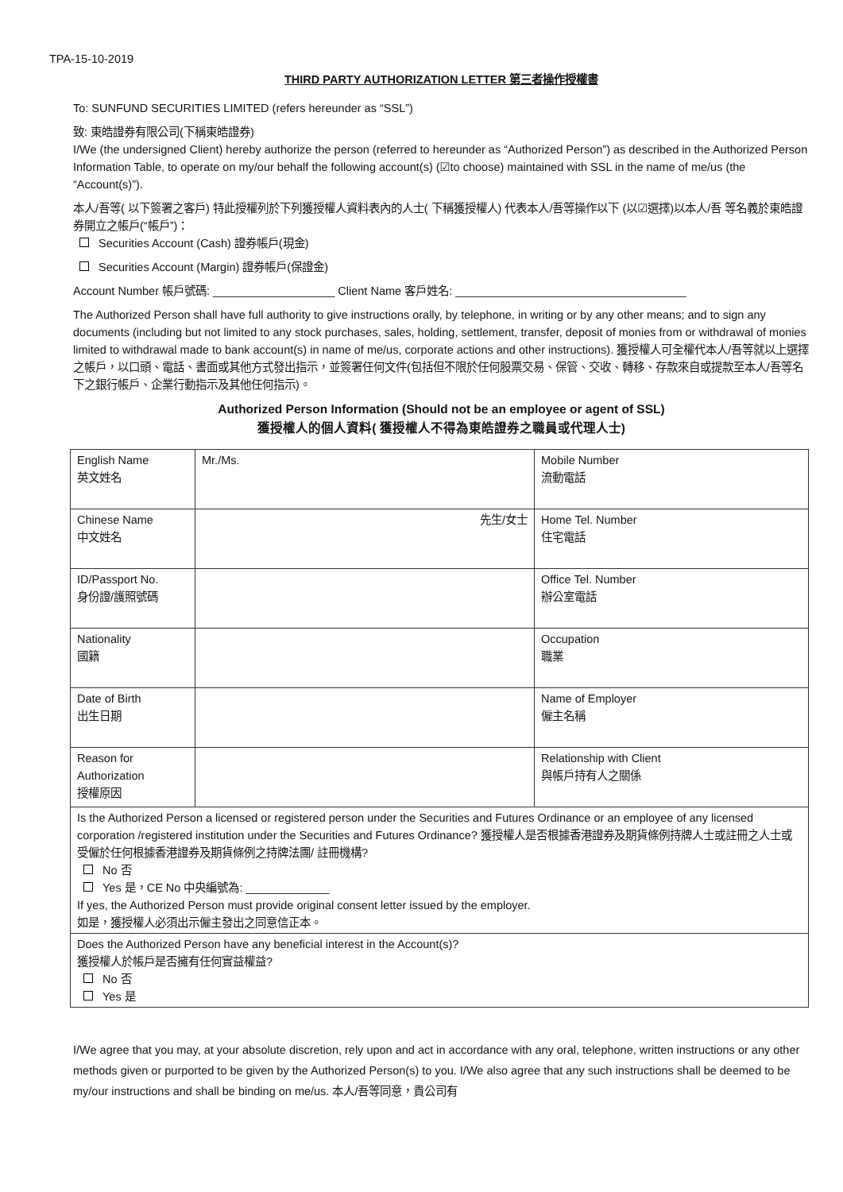TPA-15-10-2019
THIRD PARTY AUTHORIZATION LETTER 第三者操作授權書
To: SUNFUND SECURITIES LIMITED (refers hereunder as “SSL”)
致: 東皓證券有限公司(下稱東皓證券)
I/We (the undersigned Client) hereby authorize the person (referred to hereunder as “Authorized Person”) as described in the Authorized Person Information Table, to operate on my/our behalf the following account(s) (☑to choose) maintained with SSL in the name of me/us (the “Account(s)”).
本人/吾等( 以下簽署之客戶) 特此授權列於下列獲授權人資料表內的人士( 下稱獲授權人) 代表本人/吾等操作以下 (以☑選擇)以本人/吾 等名義於東皓證券開立之帳戶(“帳戶”)：
Securities Account (Cash) 證券帳戶(現金)
Securities Account (Margin) 證券帳戶(保證金)
Account Number 帳戶號碼: ___________________ Client Name 客戶姓名: ____________________________________
The Authorized Person shall have full authority to give instructions orally, by telephone, in writing or by any other means; and to sign any documents (including but not limited to any stock purchases, sales, holding, settlement, transfer, deposit of monies from or withdrawal of monies limited to withdrawal made to bank account(s) in name of me/us, corporate actions and other instructions). 獲授權人可全權代本人/吾等就以上選擇之帳戶，以口頭、電話、書面或其他方式發出指示，並簽署任何文件(包括但不限於任何股票交易、保管、交收、轉移、存款來自或提款至本人/吾等名下之銀行帳戶、企業行動指示及其他任何指示)。
Authorized Person Information (Should not be an employee or agent of SSL)
獲授權人的個人資料( 獲授權人不得為東皓證券之職員或代理人士)
| English Name 英文姓名 | Mr./Ms. | Mobile Number 流動電話 |
| Chinese Name 中文姓名 | 先生/女士 | Home Tel. Number 住宅電話 |
| ID/Passport No. 身份證/護照號碼 | | Office Tel. Number 辦公室電話 |
| Nationality 國籍 | | Occupation 職業 |
| Date of Birth 出生日期 | | Name of Employer 僱主名稱 |
| Reason for Authorization 授權原因 | | Relationship with Client 與帳戶持有人之關係 |
| Is the Authorized Person a licensed or registered person under the Securities and Futures Ordinance or an employee of any licensed corporation /registered institution under the Securities and Futures Ordinance? 獲授權人是否根據香港證券及期貨條例持牌人士或註冊之人士或受僱於任何根據香港證券及期貨條例之持牌法團/ 註冊機構? No 否 Yes 是，CE No 中央編號為: _____________ If yes, the Authorized Person must provide original consent letter issued by the employer. 如是，獲授權人必須出示僱主發出之同意信正本。 | | |
| Does the Authorized Person have any beneficial interest in the Account(s)? 獲授權人於帳戶是否擁有任何實益權益? No 否 Yes 是 | | |
I/We agree that you may, at your absolute discretion, rely upon and act in accordance with any oral, telephone, written instructions or any other methods given or purported to be given by the Authorized Person(s) to you. I/We also agree that any such instructions shall be deemed to be my/our instructions and shall be binding on me/us. 本人/吾等同意，貴公司有